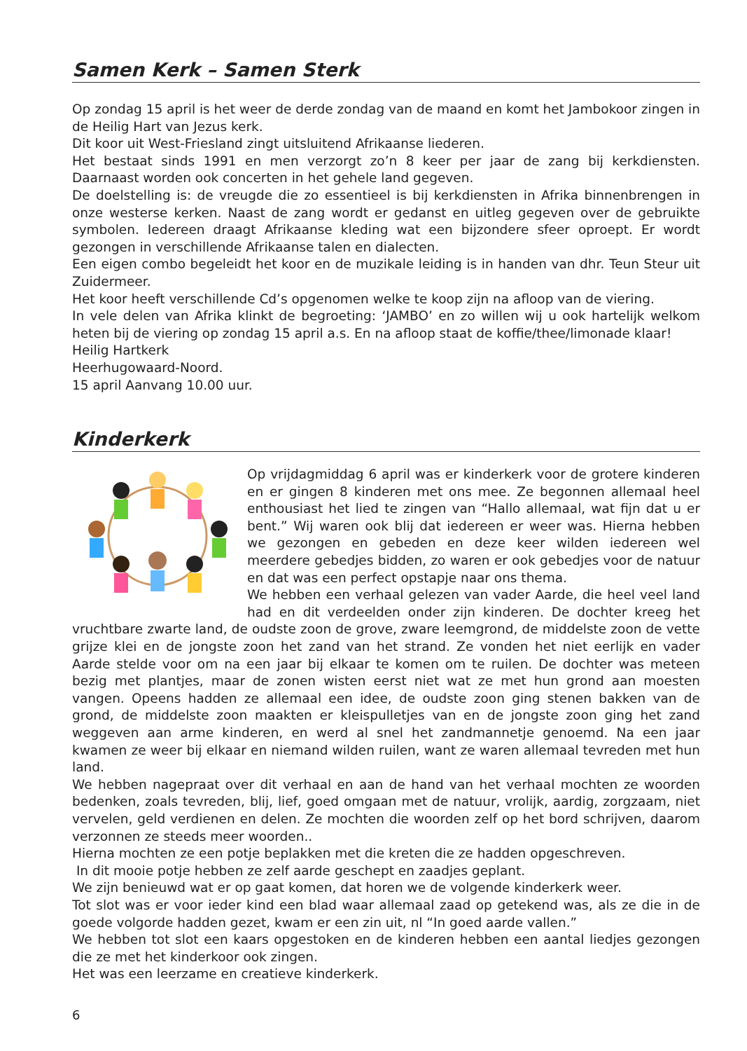Samen Kerk – Samen Sterk
Op zondag 15 april is het weer de derde zondag van de maand en komt het Jambokoor zingen in de Heilig Hart van Jezus kerk.
Dit koor uit West-Friesland zingt uitsluitend Afrikaanse liederen.
Het bestaat sinds 1991 en men verzorgt zo’n 8 keer per jaar de zang bij kerkdiensten. Daarnaast worden ook concerten in het gehele land gegeven.
De doelstelling is: de vreugde die zo essentieel is bij kerkdiensten in Afrika binnenbrengen in onze westerse kerken. Naast de zang wordt er gedanst en uitleg gegeven over de gebruikte symbolen. Iedereen draagt Afrikaanse kleding wat een bijzondere sfeer oproept. Er wordt gezongen in verschillende Afrikaanse talen en dialecten.
Een eigen combo begeleidt het koor en de muzikale leiding is in handen van dhr. Teun Steur uit Zuidermeer.
Het koor heeft verschillende Cd’s opgenomen welke te koop zijn na afloop van de viering.
In vele delen van Afrika klinkt de begroeting: ‘JAMBO’ en zo willen wij u ook hartelijk welkom heten bij de viering op zondag 15 april a.s. En na afloop staat de koffie/thee/limonade klaar!
Heilig Hartkerk
Heerhugowaard-Noord.
15 april Aanvang 10.00 uur.
Kinderkerk
Op vrijdagmiddag 6 april was er kinderkerk voor de grotere kinderen en er gingen 8 kinderen met ons mee. Ze begonnen allemaal heel enthousiast het lied te zingen van “Hallo allemaal, wat fijn dat u er bent.” Wij waren ook blij dat iedereen er weer was. Hierna hebben we gezongen en gebeden en deze keer wilden iedereen wel meerdere gebedjes bidden, zo waren er ook gebedjes voor de natuur en dat was een perfect opstapje naar ons thema.
We hebben een verhaal gelezen van vader Aarde, die heel veel land had en dit verdeelden onder zijn kinderen. De dochter kreeg het vruchtbare zwarte land, de oudste zoon de grove, zware leemgrond, de middelste zoon de vette grijze klei en de jongste zoon het zand van het strand. Ze vonden het niet eerlijk en vader Aarde stelde voor om na een jaar bij elkaar te komen om te ruilen. De dochter was meteen bezig met plantjes, maar de zonen wisten eerst niet wat ze met hun grond aan moesten vangen. Opeens hadden ze allemaal een idee, de oudste zoon ging stenen bakken van de grond, de middelste zoon maakten er kleispulletjes van en de jongste zoon ging het zand weggeven aan arme kinderen, en werd al snel het zandmannetje genoemd. Na een jaar kwamen ze weer bij elkaar en niemand wilden ruilen, want ze waren allemaal tevreden met hun land.
We hebben nagepraat over dit verhaal en aan de hand van het verhaal mochten ze woorden bedenken, zoals tevreden, blij, lief, goed omgaan met de natuur, vrolijk, aardig, zorgzaam, niet vervelen, geld verdienen en delen. Ze mochten die woorden zelf op het bord schrijven, daarom verzonnen ze steeds meer woorden..
Hierna mochten ze een potje beplakken met die kreten die ze hadden opgeschreven.
In dit mooie potje hebben ze zelf aarde geschept en zaadjes geplant.
We zijn benieuwd wat er op gaat komen, dat horen we de volgende kinderkerk weer.
Tot slot was er voor ieder kind een blad waar allemaal zaad op getekend was, als ze die in de goede volgorde hadden gezet, kwam er een zin uit, nl “In goed aarde vallen.”
We hebben tot slot een kaars opgestoken en de kinderen hebben een aantal liedjes gezongen die ze met het kinderkoor ook zingen.
Het was een leerzame en creatieve kinderkerk.
6